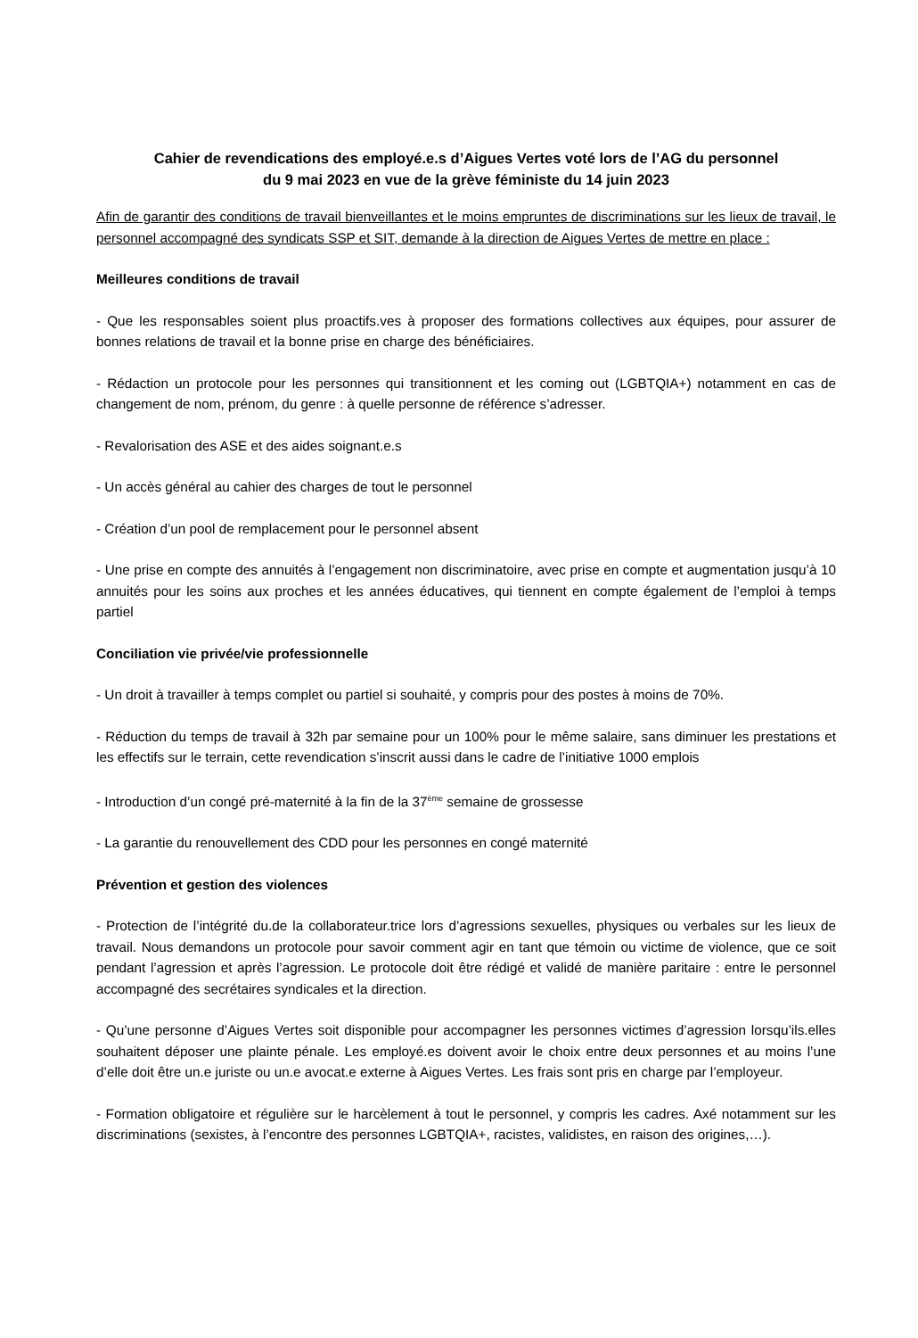Cahier de revendications des employé.e.s d’Aigues Vertes voté lors de l’AG du personnel
du 9 mai 2023 en vue de la grève féministe du 14 juin 2023
Afin de garantir des conditions de travail bienveillantes et le moins empruntes de discriminations sur les lieux de travail, le personnel accompagné des syndicats SSP et SIT, demande à la direction de Aigues Vertes de mettre en place :
Meilleures conditions de travail
- Que les responsables soient plus proactifs.ves à proposer des formations collectives aux équipes, pour assurer de bonnes relations de travail et la bonne prise en charge des bénéficiaires.
- Rédaction un protocole pour les personnes qui transitionnent et les coming out (LGBTQIA+) notamment en cas de changement de nom, prénom, du genre : à quelle personne de référence s’adresser.
- Revalorisation des ASE et des aides soignant.e.s
- Un accès général au cahier des charges de tout le personnel
- Création d’un pool de remplacement pour le personnel absent
- Une prise en compte des annuités à l’engagement non discriminatoire, avec prise en compte et augmentation jusqu’à 10 annuités pour les soins aux proches et les années éducatives, qui tiennent en compte également de l’emploi à temps partiel
Conciliation vie privée/vie professionnelle
- Un droit à travailler à temps complet ou partiel si souhaité, y compris pour des postes à moins de 70%.
- Réduction du temps de travail à 32h par semaine pour un 100% pour le même salaire, sans diminuer les prestations et les effectifs sur le terrain, cette revendication s’inscrit aussi dans le cadre de l’initiative 1000 emplois
- Introduction d’un congé pré-maternité à la fin de la 37<sup>ème</sup> semaine de grossesse
- La garantie du renouvellement des CDD pour les personnes en congé maternité
Prévention et gestion des violences
- Protection de l’intégrité du.de la collaborateur.trice lors d’agressions sexuelles, physiques ou verbales sur les lieux de travail. Nous demandons un protocole pour savoir comment agir en tant que témoin ou victime de violence, que ce soit pendant l’agression et après l’agression. Le protocole doit être rédigé et validé de manière paritaire : entre le personnel accompagné des secrétaires syndicales et la direction.
- Qu’une personne d’Aigues Vertes soit disponible pour accompagner les personnes victimes d’agression lorsqu’ils.elles souhaitent déposer une plainte pénale. Les employé.es doivent avoir le choix entre deux personnes et au moins l’une d’elle doit être un.e juriste ou un.e avocat.e externe à Aigues Vertes. Les frais sont pris en charge par l’employeur.
- Formation obligatoire et régulière sur le harcèlement à tout le personnel, y compris les cadres. Axé notamment sur les discriminations (sexistes, à l’encontre des personnes LGBTQIA+, racistes, validistes, en raison des origines,…).